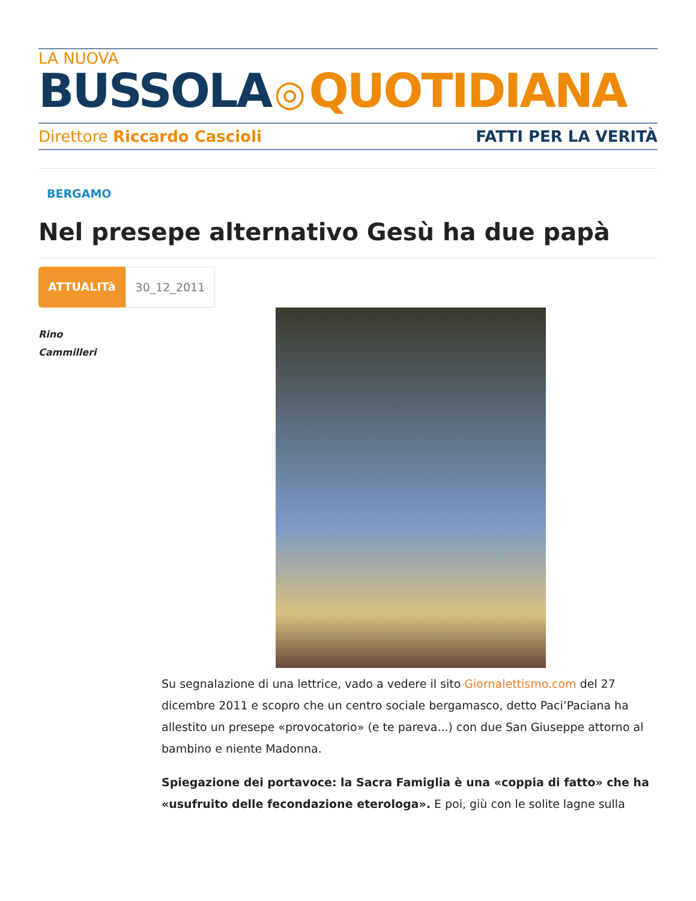LA NUOVA
BUSSOLA ◎ QUOTIDIANA
Direttore Riccardo Cascioli FATTI PER LA VERITÀ
BERGAMO
Nel presepe alternativo Gesù ha due papà
ATTUALITà 30_12_2011
Rino
Cammilleri
Su segnalazione di una lettrice, vado a vedere il sito Giornalettismo.com del 27 dicembre 2011 e scopro che un centro sociale bergamasco, detto Paci’Paciana ha allestito un presepe «provocatorio» (e te pareva...) con due San Giuseppe attorno al bambino e niente Madonna.
Spiegazione dei portavoce: la Sacra Famiglia è una «coppia di fatto» che ha «usufruito delle fecondazione eterologa». E poi, giù con le solite lagne sulla